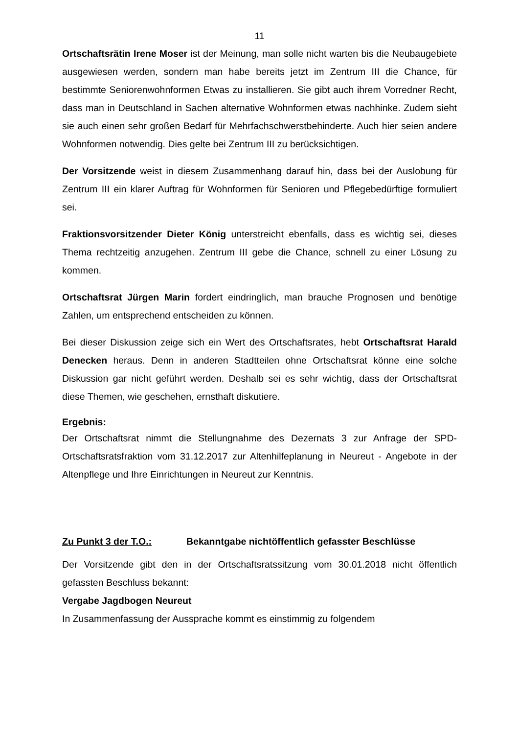11
Ortschaftsrätin Irene Moser ist der Meinung, man solle nicht warten bis die Neubaugebiete ausgewiesen werden, sondern man habe bereits jetzt im Zentrum III die Chance, für bestimmte Seniorenwohnformen Etwas zu installieren. Sie gibt auch ihrem Vorredner Recht, dass man in Deutschland in Sachen alternative Wohnformen etwas nachhinke. Zudem sieht sie auch einen sehr großen Bedarf für Mehrfachschwerstbehinderte. Auch hier seien andere Wohnformen notwendig. Dies gelte bei Zentrum III zu berücksichtigen.
Der Vorsitzende weist in diesem Zusammenhang darauf hin, dass bei der Auslobung für Zentrum III ein klarer Auftrag für Wohnformen für Senioren und Pflegebedürftige formuliert sei.
Fraktionsvorsitzender Dieter König unterstreicht ebenfalls, dass es wichtig sei, dieses Thema rechtzeitig anzugehen. Zentrum III gebe die Chance, schnell zu einer Lösung zu kommen.
Ortschaftsrat Jürgen Marin fordert eindringlich, man brauche Prognosen und benötige Zahlen, um entsprechend entscheiden zu können.
Bei dieser Diskussion zeige sich ein Wert des Ortschaftsrates, hebt Ortschaftsrat Harald Denecken heraus. Denn in anderen Stadtteilen ohne Ortschaftsrat könne eine solche Diskussion gar nicht geführt werden. Deshalb sei es sehr wichtig, dass der Ortschaftsrat diese Themen, wie geschehen, ernsthaft diskutiere.
Ergebnis:
Der Ortschaftsrat nimmt die Stellungnahme des Dezernats 3 zur Anfrage der SPD-Ortschaftsratsfraktion vom 31.12.2017 zur Altenhilfeplanung in Neureut - Angebote in der Altenpflege und Ihre Einrichtungen in Neureut zur Kenntnis.
Zu Punkt 3 der T.O.: Bekanntgabe nichtöffentlich gefasster Beschlüsse
Der Vorsitzende gibt den in der Ortschaftsratssitzung vom 30.01.2018 nicht öffentlich gefassten Beschluss bekannt:
Vergabe Jagdbogen Neureut
In Zusammenfassung der Aussprache kommt es einstimmig zu folgendem